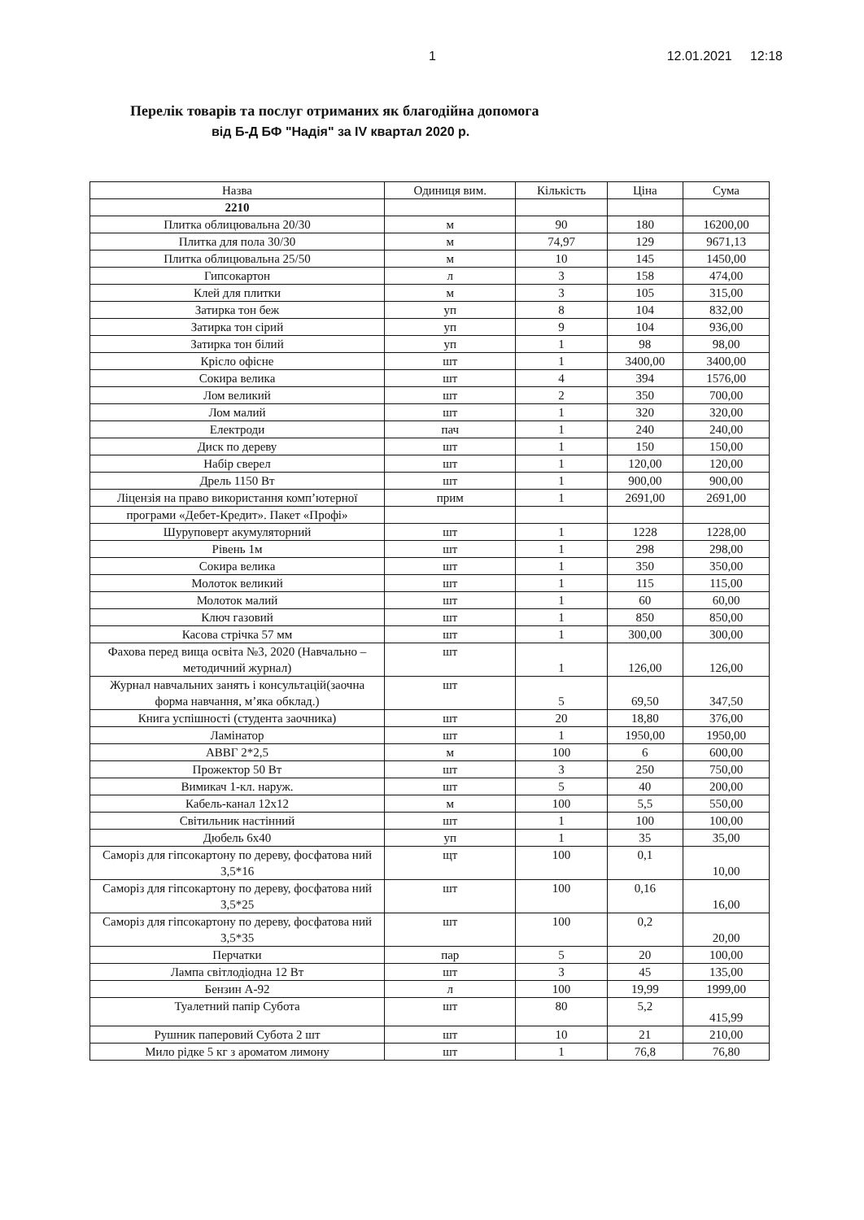1 12.01.2021 12:18
Перелік товарів та послуг отриманих як благодійна допомога
від Б-Д БФ "Надія" за IV квартал 2020 р.
| Назва | Одиниця вим. | Кількість | Ціна | Сума |
| --- | --- | --- | --- | --- |
| 2210 | | | | |
| Плитка облицювальна 20/30 | м | 90 | 180 | 16200,00 |
| Плитка для пола 30/30 | м | 74,97 | 129 | 9671,13 |
| Плитка облицювальна 25/50 | м | 10 | 145 | 1450,00 |
| Гипсокартон | л | 3 | 158 | 474,00 |
| Клей для плитки | м | 3 | 105 | 315,00 |
| Затирка тон беж | уп | 8 | 104 | 832,00 |
| Затирка тон сірий | уп | 9 | 104 | 936,00 |
| Затирка тон білий | уп | 1 | 98 | 98,00 |
| Крісло офісне | шт | 1 | 3400,00 | 3400,00 |
| Сокира велика | шт | 4 | 394 | 1576,00 |
| Лом великий | шт | 2 | 350 | 700,00 |
| Лом малий | шт | 1 | 320 | 320,00 |
| Електроди | пач | 1 | 240 | 240,00 |
| Диск по дереву | шт | 1 | 150 | 150,00 |
| Набір сверел | шт | 1 | 120,00 | 120,00 |
| Дрель 1150 Вт | шт | 1 | 900,00 | 900,00 |
| Ліцензія на право використання комп’ютерної | прим | 1 | 2691,00 | 2691,00 |
| програми «Дебет-Кредит». Пакет «Профі» | | | | |
| Шуруповерт акумуляторний | шт | 1 | 1228 | 1228,00 |
| Рівень 1м | шт | 1 | 298 | 298,00 |
| Сокира велика | шт | 1 | 350 | 350,00 |
| Молоток великий | шт | 1 | 115 | 115,00 |
| Молоток малий | шт | 1 | 60 | 60,00 |
| Ключ газовий | шт | 1 | 850 | 850,00 |
| Касова стрічка 57 мм | шт | 1 | 300,00 | 300,00 |
| Фахова перед вища освіта №3, 2020 (Навчально – методичний журнал) | шт | 1 | 126,00 | 126,00 |
| Журнал навчальних занять і консультацій(заочна форма навчання, м’яка обклад.) | шт | 5 | 69,50 | 347,50 |
| Книга успішності (студента заочника) | шт | 20 | 18,80 | 376,00 |
| Ламінатор | шт | 1 | 1950,00 | 1950,00 |
| АВВГ 2*2,5 | м | 100 | 6 | 600,00 |
| Прожектор 50 Вт | шт | 3 | 250 | 750,00 |
| Вимикач 1-кл. наруж. | шт | 5 | 40 | 200,00 |
| Кабель-канал 12x12 | м | 100 | 5,5 | 550,00 |
| Світильник настінний | шт | 1 | 100 | 100,00 |
| Дюбель 6x40 | уп | 1 | 35 | 35,00 |
| Саморіз для гіпсокартону по дереву, фосфатова ний 3,5*16 | щт | 100 | 0,1 | 10,00 |
| Саморіз для гіпсокартону по дереву, фосфатова ний 3,5*25 | шт | 100 | 0,16 | 16,00 |
| Саморіз для гіпсокартону по дереву, фосфатова ний 3,5*35 | шт | 100 | 0,2 | 20,00 |
| Перчатки | пар | 5 | 20 | 100,00 |
| Лампа світлодіодна 12 Вт | шт | 3 | 45 | 135,00 |
| Бензин А-92 | л | 100 | 19,99 | 1999,00 |
| Туалетний папір Субота | шт | 80 | 5,2 | 415,99 |
| Рушник паперовий Субота 2 шт | шт | 10 | 21 | 210,00 |
| Мило рідке 5 кг з ароматом лимону | шт | 1 | 76,8 | 76,80 |